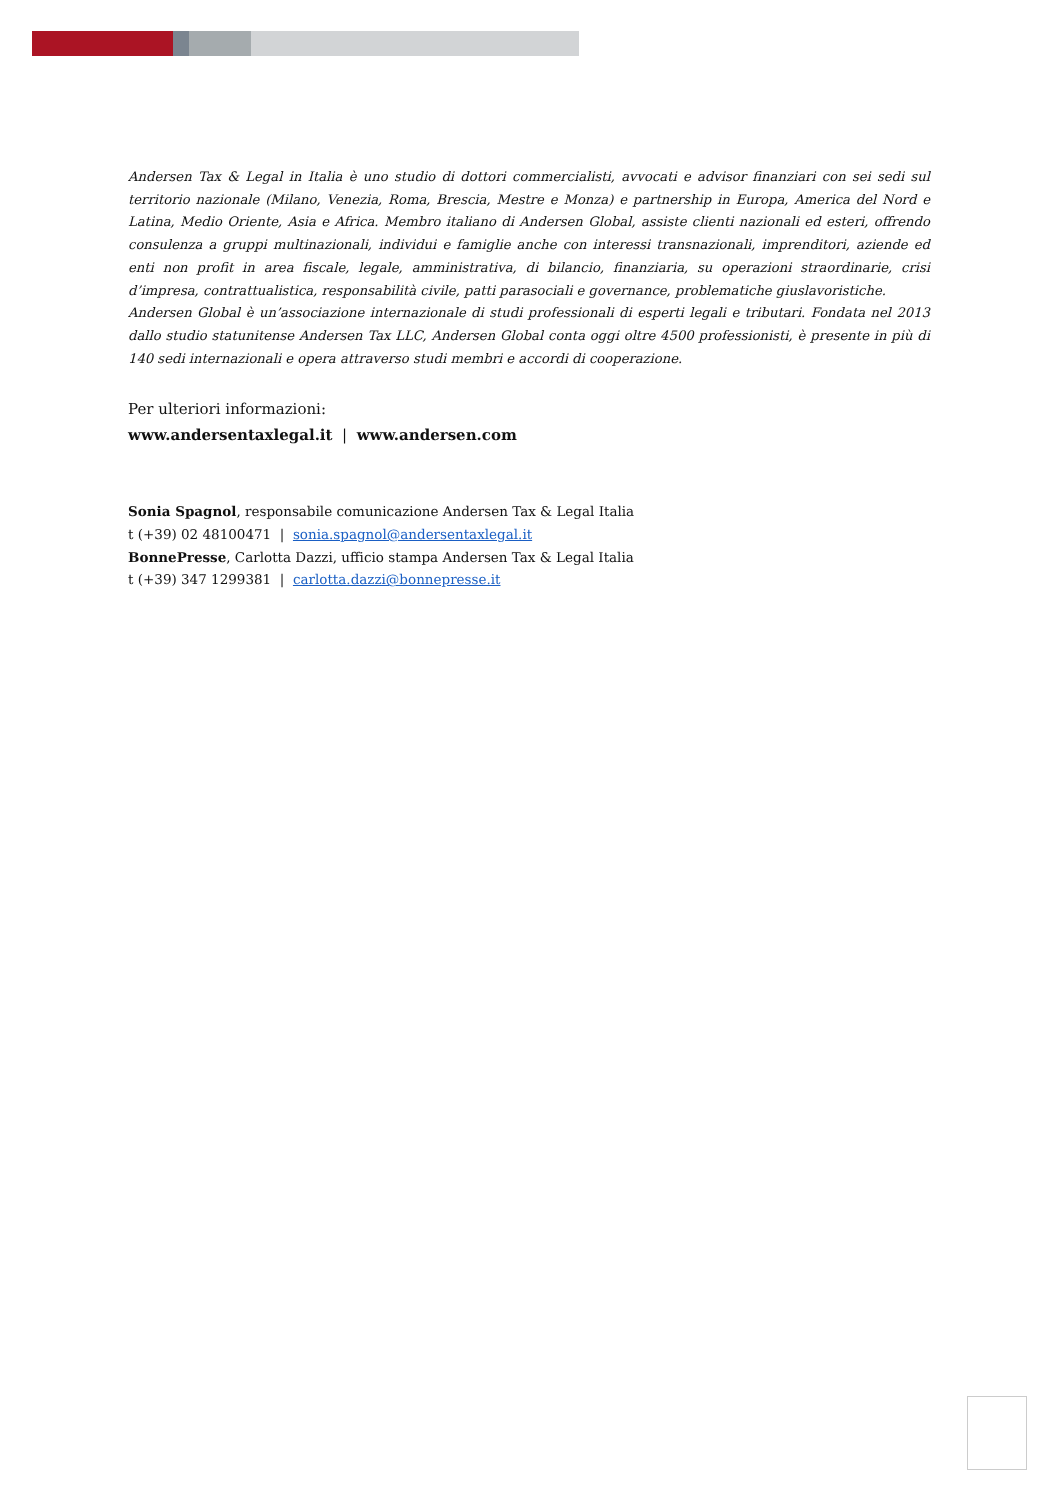Andersen Tax & Legal in Italia è uno studio di dottori commercialisti, avvocati e advisor finanziari con sei sedi sul territorio nazionale (Milano, Venezia, Roma, Brescia, Mestre e Monza) e partnership in Europa, America del Nord e Latina, Medio Oriente, Asia e Africa. Membro italiano di Andersen Global, assiste clienti nazionali ed esteri, offrendo consulenza a gruppi multinazionali, individui e famiglie anche con interessi transnazionali, imprenditori, aziende ed enti non profit in area fiscale, legale, amministrativa, di bilancio, finanziaria, su operazioni straordinarie, crisi d’impresa, contrattualistica, responsabilità civile, patti parasociali e governance, problematiche giuslavoristiche.
Andersen Global è un’associazione internazionale di studi professionali di esperti legali e tributari. Fondata nel 2013 dallo studio statunitense Andersen Tax LLC, Andersen Global conta oggi oltre 4500 professionisti, è presente in più di 140 sedi internazionali e opera attraverso studi membri e accordi di cooperazione.
Per ulteriori informazioni:
www.andersentaxlegal.it | www.andersen.com
Sonia Spagnol, responsabile comunicazione Andersen Tax & Legal Italia
t (+39) 02 48100471 | sonia.spagnol@andersentaxlegal.it
BonnePresse, Carlotta Dazzi, ufficio stampa Andersen Tax & Legal Italia
t (+39) 347 1299381 | carlotta.dazzi@bonnepresse.it